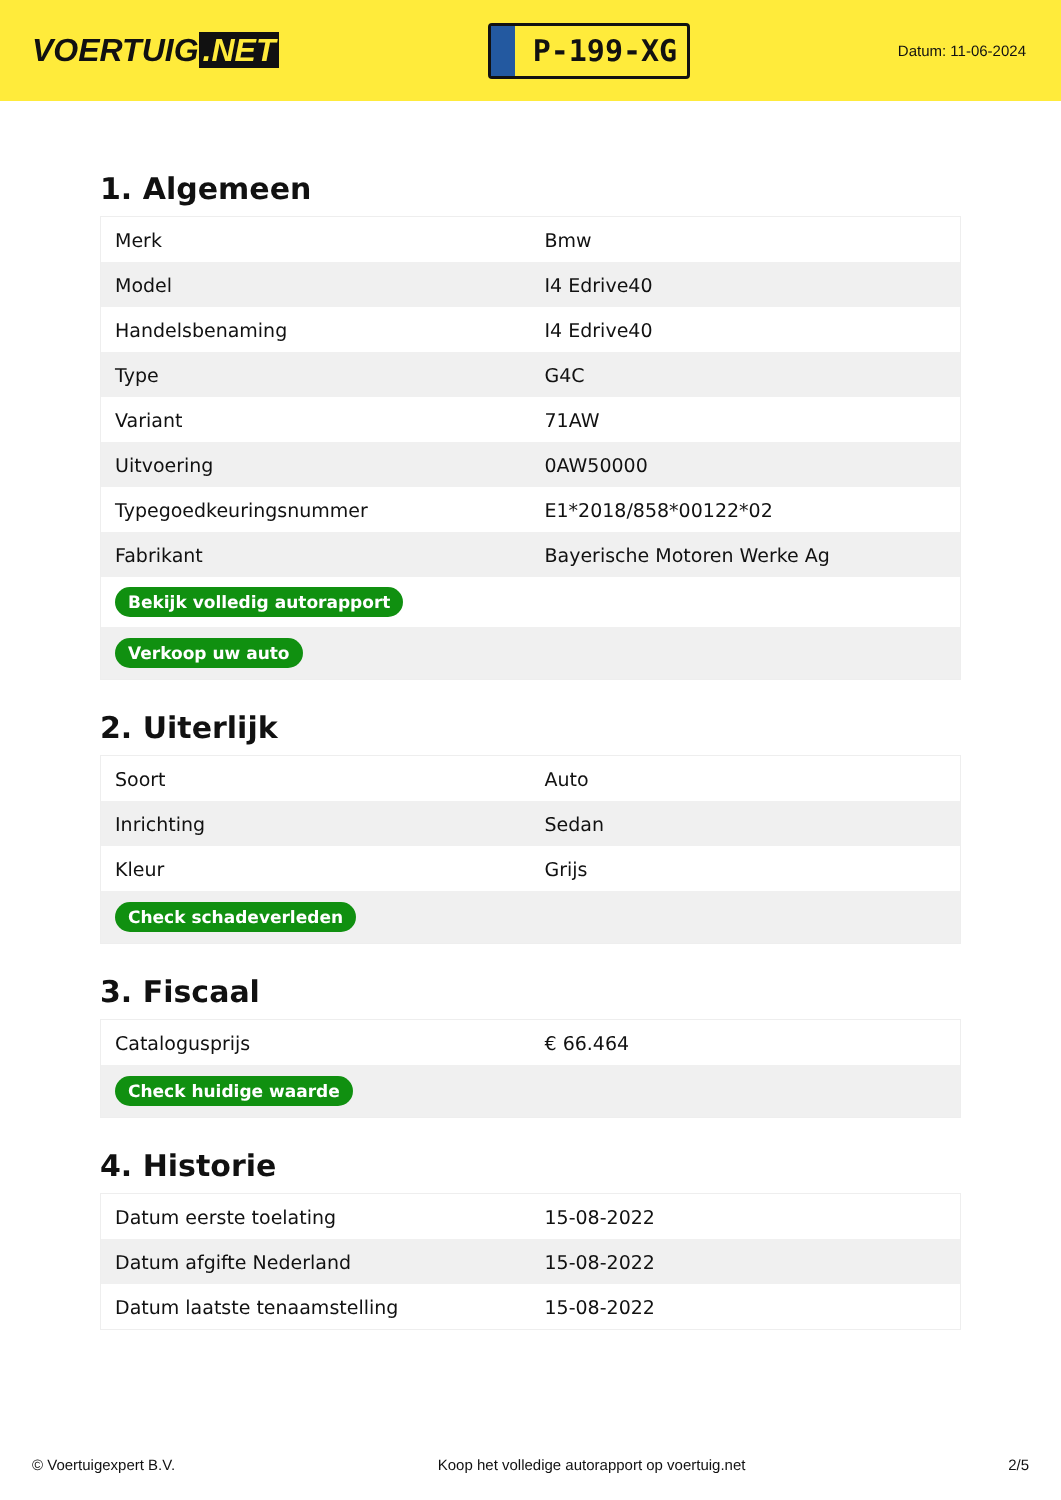VOERTUIG.NET
P-199-XG
Datum: 11-06-2024
1. Algemeen
| Merk | Bmw |
| Model | I4 Edrive40 |
| Handelsbenaming | I4 Edrive40 |
| Type | G4C |
| Variant | 71AW |
| Uitvoering | 0AW50000 |
| Typegoedkeuringsnummer | E1*2018/858*00122*02 |
| Fabrikant | Bayerische Motoren Werke Ag |
| Bekijk volledig autorapport | |
| Verkoop uw auto | |
2. Uiterlijk
| Soort | Auto |
| Inrichting | Sedan |
| Kleur | Grijs |
| Check schadeverleden | |
3. Fiscaal
| Catalogusprijs | € 66.464 |
| Check huidige waarde | |
4. Historie
| Datum eerste toelating | 15-08-2022 |
| Datum afgifte Nederland | 15-08-2022 |
| Datum laatste tenaamstelling | 15-08-2022 |
© Voertuigexpert B.V. Koop het volledige autorapport op voertuig.net 2/5